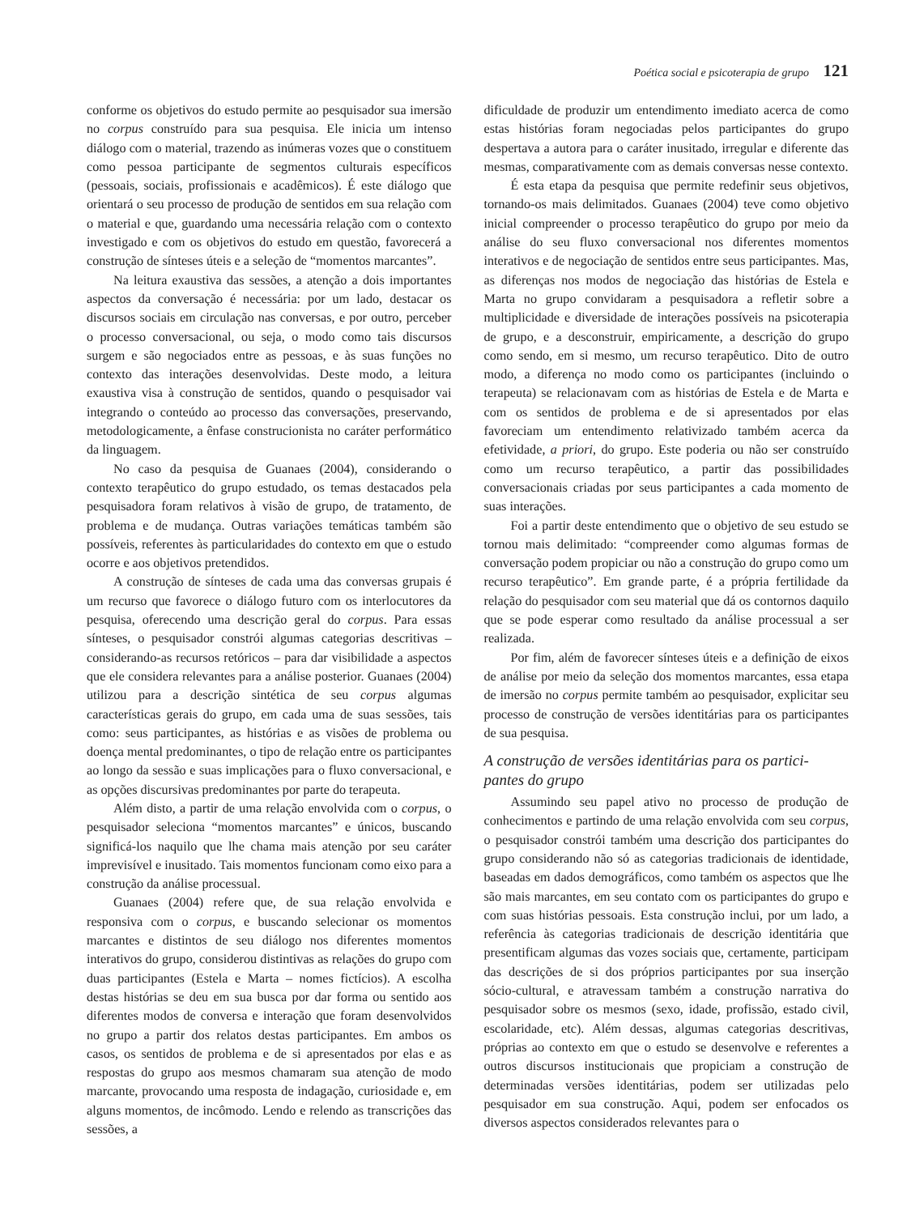Poética social e psicoterapia de grupo 121
conforme os objetivos do estudo permite ao pesquisador sua imersão no corpus construído para sua pesquisa. Ele inicia um intenso diálogo com o material, trazendo as inúmeras vozes que o constituem como pessoa participante de segmentos culturais específicos (pessoais, sociais, profissionais e acadêmicos). É este diálogo que orientará o seu processo de produção de sentidos em sua relação com o material e que, guardando uma necessária relação com o contexto investigado e com os objetivos do estudo em questão, favorecerá a construção de sínteses úteis e a seleção de “momentos marcantes”.
Na leitura exaustiva das sessões, a atenção a dois importantes aspectos da conversação é necessária: por um lado, destacar os discursos sociais em circulação nas conversas, e por outro, perceber o processo conversacional, ou seja, o modo como tais discursos surgem e são negociados entre as pessoas, e às suas funções no contexto das interações desenvolvidas. Deste modo, a leitura exaustiva visa à construção de sentidos, quando o pesquisador vai integrando o conteúdo ao processo das conversações, preservando, metodologicamente, a ênfase construcionista no caráter performático da linguagem.
No caso da pesquisa de Guanaes (2004), considerando o contexto terapêutico do grupo estudado, os temas destacados pela pesquisadora foram relativos à visão de grupo, de tratamento, de problema e de mudança. Outras variações temáticas também são possíveis, referentes às particularidades do contexto em que o estudo ocorre e aos objetivos pretendidos.
A construção de sínteses de cada uma das conversas grupais é um recurso que favorece o diálogo futuro com os interlocutores da pesquisa, oferecendo uma descrição geral do corpus. Para essas sínteses, o pesquisador constrói algumas categorias descritivas – considerando-as recursos retóricos – para dar visibilidade a aspectos que ele considera relevantes para a análise posterior. Guanaes (2004) utilizou para a descrição sintética de seu corpus algumas características gerais do grupo, em cada uma de suas sessões, tais como: seus participantes, as histórias e as visões de problema ou doença mental predominantes, o tipo de relação entre os participantes ao longo da sessão e suas implicações para o fluxo conversacional, e as opções discursivas predominantes por parte do terapeuta.
Além disto, a partir de uma relação envolvida com o corpus, o pesquisador seleciona “momentos marcantes” e únicos, buscando significá-los naquilo que lhe chama mais atenção por seu caráter imprevisível e inusitado. Tais momentos funcionam como eixo para a construção da análise processual.
Guanaes (2004) refere que, de sua relação envolvida e responsiva com o corpus, e buscando selecionar os momentos marcantes e distintos de seu diálogo nos diferentes momentos interativos do grupo, considerou distintivas as relações do grupo com duas participantes (Estela e Marta – nomes fictícios). A escolha destas histórias se deu em sua busca por dar forma ou sentido aos diferentes modos de conversa e interação que foram desenvolvidos no grupo a partir dos relatos destas participantes. Em ambos os casos, os sentidos de problema e de si apresentados por elas e as respostas do grupo aos mesmos chamaram sua atenção de modo marcante, provocando uma resposta de indagação, curiosidade e, em alguns momentos, de incômodo. Lendo e relendo as transcrições das sessões, a
dificuldade de produzir um entendimento imediato acerca de como estas histórias foram negociadas pelos participantes do grupo despertava a autora para o caráter inusitado, irregular e diferente das mesmas, comparativamente com as demais conversas nesse contexto.
É esta etapa da pesquisa que permite redefinir seus objetivos, tornando-os mais delimitados. Guanaes (2004) teve como objetivo inicial compreender o processo terapêutico do grupo por meio da análise do seu fluxo conversacional nos diferentes momentos interativos e de negociação de sentidos entre seus participantes. Mas, as diferenças nos modos de negociação das histórias de Estela e Marta no grupo convidaram a pesquisadora a refletir sobre a multiplicidade e diversidade de interações possíveis na psicoterapia de grupo, e a desconstruir, empiricamente, a descrição do grupo como sendo, em si mesmo, um recurso terapêutico. Dito de outro modo, a diferença no modo como os participantes (incluindo o terapeuta) se relacionavam com as histórias de Estela e de Marta e com os sentidos de problema e de si apresentados por elas favoreciam um entendimento relativizado também acerca da efetividade, a priori, do grupo. Este poderia ou não ser construído como um recurso terapêutico, a partir das possibilidades conversacionais criadas por seus participantes a cada momento de suas interações.
Foi a partir deste entendimento que o objetivo de seu estudo se tornou mais delimitado: “compreender como algumas formas de conversação podem propiciar ou não a construção do grupo como um recurso terapêutico”. Em grande parte, é a própria fertilidade da relação do pesquisador com seu material que dá os contornos daquilo que se pode esperar como resultado da análise processual a ser realizada.
Por fim, além de favorecer sínteses úteis e a definição de eixos de análise por meio da seleção dos momentos marcantes, essa etapa de imersão no corpus permite também ao pesquisador, explicitar seu processo de construção de versões identitárias para os participantes de sua pesquisa.
A construção de versões identitárias para os partici-pantes do grupo
Assumindo seu papel ativo no processo de produção de conhecimentos e partindo de uma relação envolvida com seu corpus, o pesquisador constrói também uma descrição dos participantes do grupo considerando não só as categorias tradicionais de identidade, baseadas em dados demográficos, como também os aspectos que lhe são mais marcantes, em seu contato com os participantes do grupo e com suas histórias pessoais. Esta construção inclui, por um lado, a referência às categorias tradicionais de descrição identitária que presentificam algumas das vozes sociais que, certamente, participam das descrições de si dos próprios participantes por sua inserção sócio-cultural, e atravessam também a construção narrativa do pesquisador sobre os mesmos (sexo, idade, profissão, estado civil, escolaridade, etc). Além dessas, algumas categorias descritivas, próprias ao contexto em que o estudo se desenvolve e referentes a outros discursos institucionais que propiciam a construção de determinadas versões identitárias, podem ser utilizadas pelo pesquisador em sua construção. Aqui, podem ser enfocados os diversos aspectos considerados relevantes para o